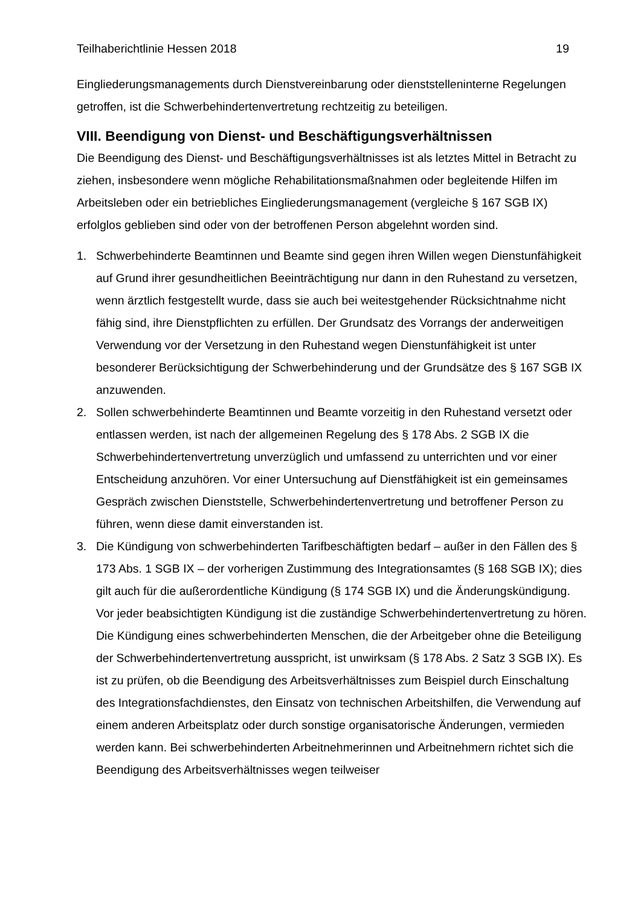Teilhaberichtlinie Hessen 2018 19
Eingliederungsmanagements durch Dienstvereinbarung oder dienststelleninterne Regelungen getroffen, ist die Schwerbehindertenvertretung rechtzeitig zu beteiligen.
VIII. Beendigung von Dienst- und Beschäftigungsverhältnissen
Die Beendigung des Dienst- und Beschäftigungsverhältnisses ist als letztes Mittel in Betracht zu ziehen, insbesondere wenn mögliche Rehabilitationsmaßnahmen oder begleitende Hilfen im Arbeitsleben oder ein betriebliches Eingliederungsmanagement (vergleiche § 167 SGB IX) erfolglos geblieben sind oder von der betroffenen Person abgelehnt worden sind.
1. Schwerbehinderte Beamtinnen und Beamte sind gegen ihren Willen wegen Dienstunfähigkeit auf Grund ihrer gesundheitlichen Beeinträchtigung nur dann in den Ruhestand zu versetzen, wenn ärztlich festgestellt wurde, dass sie auch bei weitestgehender Rücksichtnahme nicht fähig sind, ihre Dienstpflichten zu erfüllen. Der Grundsatz des Vorrangs der anderweitigen Verwendung vor der Versetzung in den Ruhestand wegen Dienstunfähigkeit ist unter besonderer Berücksichtigung der Schwerbehinderung und der Grundsätze des § 167 SGB IX anzuwenden.
2. Sollen schwerbehinderte Beamtinnen und Beamte vorzeitig in den Ruhestand versetzt oder entlassen werden, ist nach der allgemeinen Regelung des § 178 Abs. 2 SGB IX die Schwerbehindertenvertretung unverzüglich und umfassend zu unterrichten und vor einer Entscheidung anzuhören. Vor einer Untersuchung auf Dienstfähigkeit ist ein gemeinsames Gespräch zwischen Dienststelle, Schwerbehindertenvertretung und betroffener Person zu führen, wenn diese damit einverstanden ist.
3. Die Kündigung von schwerbehinderten Tarifbeschäftigten bedarf – außer in den Fällen des § 173 Abs. 1 SGB IX – der vorherigen Zustimmung des Integrationsamtes (§ 168 SGB IX); dies gilt auch für die außerordentliche Kündigung (§ 174 SGB IX) und die Änderungskündigung. Vor jeder beabsichtigten Kündigung ist die zuständige Schwerbehindertenvertretung zu hören. Die Kündigung eines schwerbehinderten Menschen, die der Arbeitgeber ohne die Beteiligung der Schwerbehindertenvertretung ausspricht, ist unwirksam (§ 178 Abs. 2 Satz 3 SGB IX). Es ist zu prüfen, ob die Beendigung des Arbeitsverhältnisses zum Beispiel durch Einschaltung des Integrationsfachdienstes, den Einsatz von technischen Arbeitshilfen, die Verwendung auf einem anderen Arbeitsplatz oder durch sonstige organisatorische Änderungen, vermieden werden kann. Bei schwerbehinderten Arbeitnehmerinnen und Arbeitnehmern richtet sich die Beendigung des Arbeitsverhältnisses wegen teilweiser